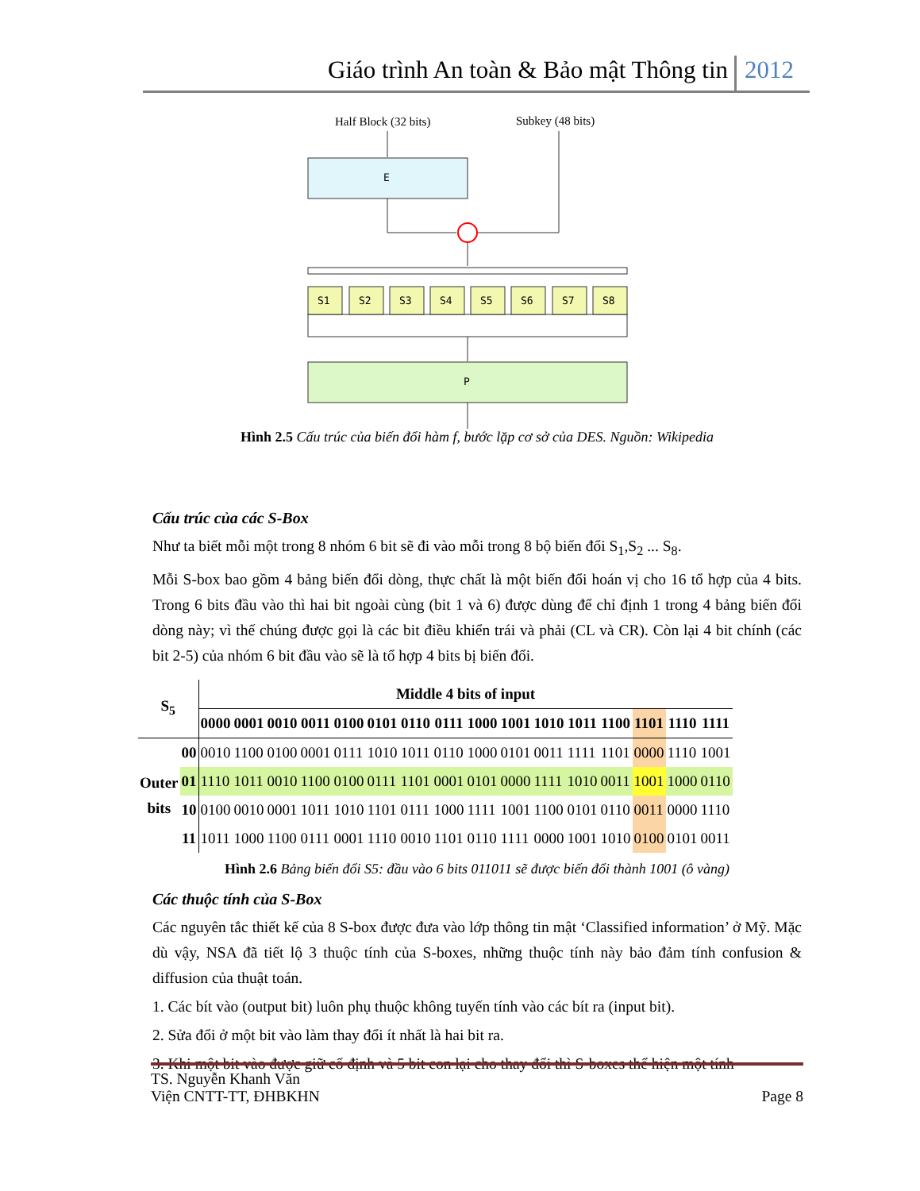Giáo trình An toàn & Bảo mật Thông tin 2012
Half Block (32 bits)
Subkey (48 bits)
E
S1
S2
S3
S4
S5
S6
S7
S8
P
Hình 2.5 Cấu trúc của biến đổi hàm f, bước lặp cơ sở của DES. Nguồn: Wikipedia
Cấu trúc của các S-Box
Như ta biết mỗi một trong 8 nhóm 6 bit sẽ đi vào mỗi trong 8 bộ biến đổi S<sub>1</sub>,S<sub>2</sub> ... S<sub>8</sub>.
Mỗi S-box bao gồm 4 bảng biến đổi dòng, thực chất là một biến đổi hoán vị cho 16 tổ hợp của 4 bits. Trong 6 bits đầu vào thì hai bit ngoài cùng (bit 1 và 6) được dùng để chỉ định 1 trong 4 bảng biến đổi dòng này; vì thế chúng được gọi là các bit điều khiển trái và phải (CL và CR). Còn lại 4 bit chính (các bit 2-5) của nhóm 6 bit đầu vào sẽ là tổ hợp 4 bits bị biến đổi.
| S<sub>5</sub> | | Middle 4 bits of input | | | | | | | | | | | | | | | |
| --- | --- | --- | --- | --- | --- | --- | --- | --- | --- | --- | --- | --- | --- | --- | --- | --- | --- |
| | | 0000 | 0001 | 0010 | 0011 | 0100 | 0101 | 0110 | 0111 | 1000 | 1001 | 1010 | 1011 | 1100 | 1101 | 1110 | 1111 |
| Outer bits | 00 | 0010 | 1100 | 0100 | 0001 | 0111 | 1010 | 1011 | 0110 | 1000 | 0101 | 0011 | 1111 | 1101 | 0000 | 1110 | 1001 |
| | 01 | 1110 | 1011 | 0010 | 1100 | 0100 | 0111 | 1101 | 0001 | 0101 | 0000 | 1111 | 1010 | 0011 | 1001 | 1000 | 0110 |
| | 10 | 0100 | 0010 | 0001 | 1011 | 1010 | 1101 | 0111 | 1000 | 1111 | 1001 | 1100 | 0101 | 0110 | 0011 | 0000 | 1110 |
| | 11 | 1011 | 1000 | 1100 | 0111 | 0001 | 1110 | 0010 | 1101 | 0110 | 1111 | 0000 | 1001 | 1010 | 0100 | 0101 | 0011 |
Hình 2.6 Bảng biến đổi S5: đầu vào 6 bits 011011 sẽ được biến đổi thành 1001 (ô vàng)
Các thuộc tính của S-Box
Các nguyên tắc thiết kế của 8 S-box được đưa vào lớp thông tin mật ‘Classified information’ ở Mỹ. Mặc dù vậy, NSA đã tiết lộ 3 thuộc tính của S-boxes, những thuộc tính này bảo đảm tính confusion & diffusion của thuật toán.
1. Các bít vào (output bit) luôn phụ thuộc không tuyến tính vào các bít ra (input bit).
2. Sửa đổi ở một bit vào làm thay đổi ít nhất là hai bit ra.
3. Khi một bit vào được giữ cố định và 5 bit con lại cho thay đổi thì S-boxes thể hiện một tính
TS. Nguyễn Khanh Văn
Viện CNTT-TT, ĐHBKHN Page 8